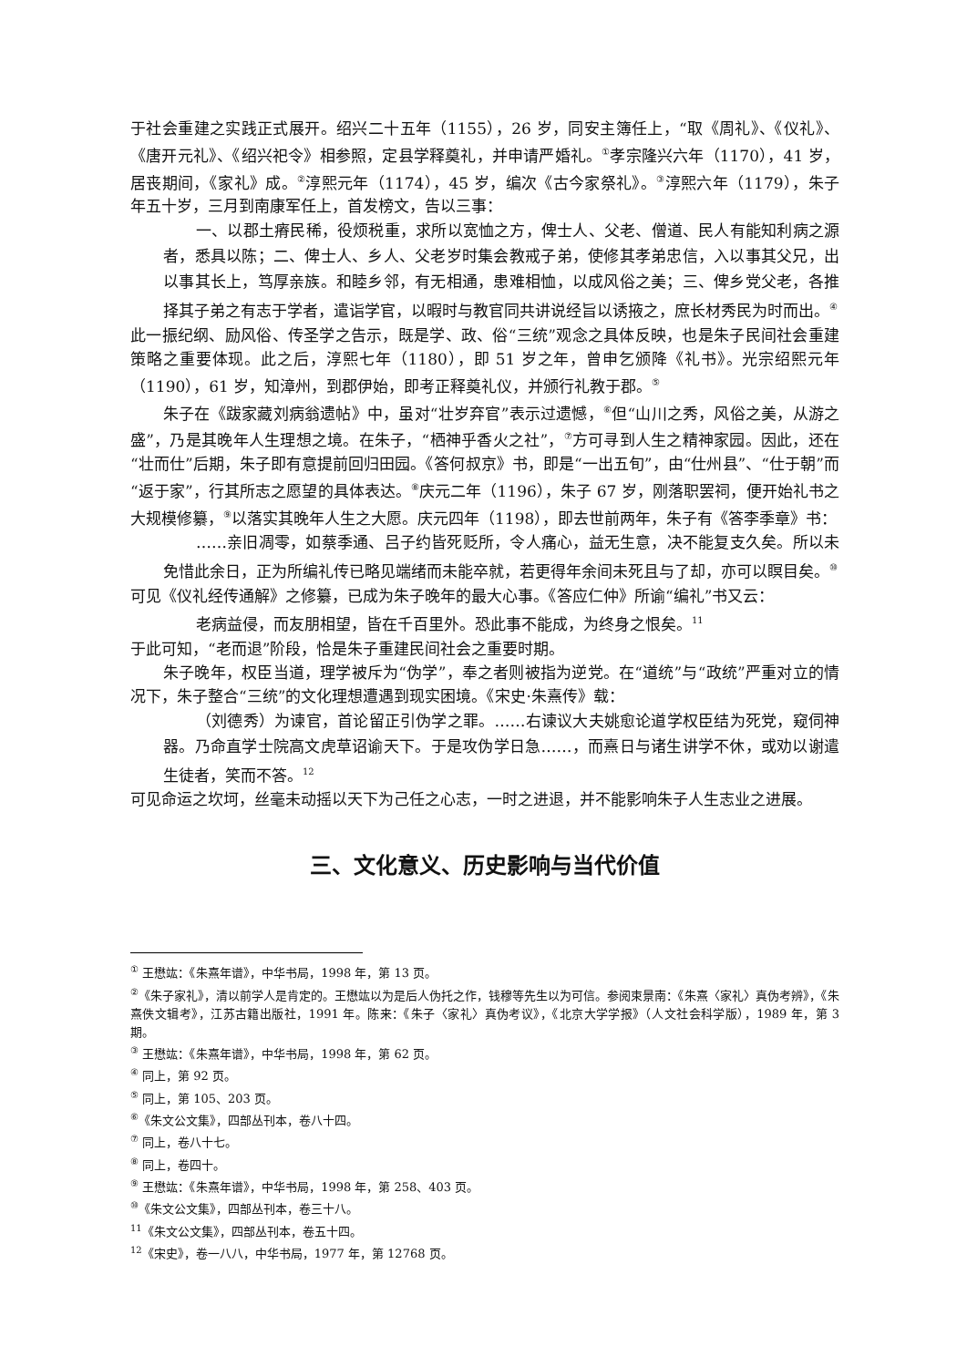于社会重建之实践正式展开。绍兴二十五年（1155），26 岁，同安主簿任上，“取《周礼》、《仪礼》、《唐开元礼》、《绍兴祀令》相参照，定县学释奠礼，并申请严婚礼。<sup>①</sup>孝宗隆兴六年（1170），41 岁，居丧期间，《家礼》成。<sup>②</sup>淳熙元年（1174），45 岁，编次《古今家祭礼》。<sup>③</sup>淳熙六年（1179），朱子年五十岁，三月到南康军任上，首发榜文，告以三事：
一、以郡土瘠民稀，役烦税重，求所以宽恤之方，俾士人、父老、僧道、民人有能知利病之源者，悉具以陈；二、俾士人、乡人、父老岁时集会教戒子弟，使修其孝弟忠信，入以事其父兄，出以事其长上，笃厚亲族。和睦乡邻，有无相通，患难相恤，以成风俗之美；三、俾乡党父老，各推择其子弟之有志于学者，遣诣学官，以暇时与教官同共讲说经旨以诱掖之，庶长材秀民为时而出。<sup>④</sup>
此一振纪纲、励风俗、传圣学之告示，既是学、政、俗“三统”观念之具体反映，也是朱子民间社会重建策略之重要体现。此之后，淳熙七年（1180），即 51 岁之年，曾申乞颁降《礼书》。光宗绍熙元年（1190），61 岁，知漳州，到郡伊始，即考正释奠礼仪，并颁行礼教于郡。<sup>⑤</sup>
朱子在《跋家藏刘病翁遗帖》中，虽对“壮岁弃官”表示过遗憾，<sup>⑥</sup>但“山川之秀，风俗之美，从游之盛”，乃是其晚年人生理想之境。在朱子，“栖神乎香火之社”，<sup>⑦</sup>方可寻到人生之精神家园。因此，还在“壮而仕”后期，朱子即有意提前回归田园。《答何叔京》书，即是“一出五旬”，由“仕州县”、“仕于朝”而“返于家”，行其所志之愿望的具体表达。<sup>⑧</sup>庆元二年（1196），朱子 67 岁，刚落职罢祠，便开始礼书之大规模修纂，<sup>⑨</sup>以落实其晚年人生之大愿。庆元四年（1198），即去世前两年，朱子有《答李季章》书：
……亲旧凋零，如蔡季通、吕子约皆死贬所，令人痛心，益无生意，决不能复支久矣。所以未免惜此余日，正为所编礼传已略见端绪而未能卒就，若更得年余间未死且与了却，亦可以瞑目矣。<sup>⑩</sup>
可见《仪礼经传通解》之修纂，已成为朱子晚年的最大心事。《答应仁仲》所谕“编礼”书又云：
老病益侵，而友朋相望，皆在千百里外。恐此事不能成，为终身之恨矣。<sup>11</sup>
于此可知，“老而退”阶段，恰是朱子重建民间社会之重要时期。
朱子晚年，权臣当道，理学被斥为“伪学”，奉之者则被指为逆党。在“道统”与“政统”严重对立的情况下，朱子整合“三统”的文化理想遭遇到现实困境。《宋史·朱熹传》载：
（刘德秀）为谏官，首论留正引伪学之罪。……右谏议大夫姚愈论道学权臣结为死党，窥伺神器。乃命直学士院高文虎草诏谕天下。于是攻伪学日急……，而熹日与诸生讲学不休，或劝以谢遣生徒者，笑而不答。<sup>12</sup>
可见命运之坎坷，丝毫未动摇以天下为己任之心志，一时之进退，并不能影响朱子人生志业之进展。
三、文化意义、历史影响与当代价值
<sup>①</sup> 王懋竑：《朱熹年谱》，中华书局，1998 年，第 13 页。
<sup>②</sup>《朱子家礼》，清以前学人是肯定的。王懋竑以为是后人伪托之作，钱穆等先生以为可信。参阅束景南：《朱熹〈家礼〉真伪考辨》，《朱熹佚文辑考》，江苏古籍出版社，1991 年。陈来：《朱子〈家礼〉真伪考议》，《北京大学学报》（人文社会科学版），1989 年，第 3 期。
<sup>③</sup> 王懋竑：《朱熹年谱》，中华书局，1998 年，第 62 页。
<sup>④</sup> 同上，第 92 页。
<sup>⑤</sup> 同上，第 105、203 页。
<sup>⑥</sup>《朱文公文集》，四部丛刊本，卷八十四。
<sup>⑦</sup> 同上，卷八十七。
<sup>⑧</sup> 同上，卷四十。
<sup>⑨</sup> 王懋竑：《朱熹年谱》，中华书局，1998 年，第 258、403 页。
<sup>⑩</sup>《朱文公文集》，四部丛刊本，卷三十八。
<sup>11</sup>《朱文公文集》，四部丛刊本，卷五十四。
<sup>12</sup>《宋史》，卷一八八，中华书局，1977 年，第 12768 页。